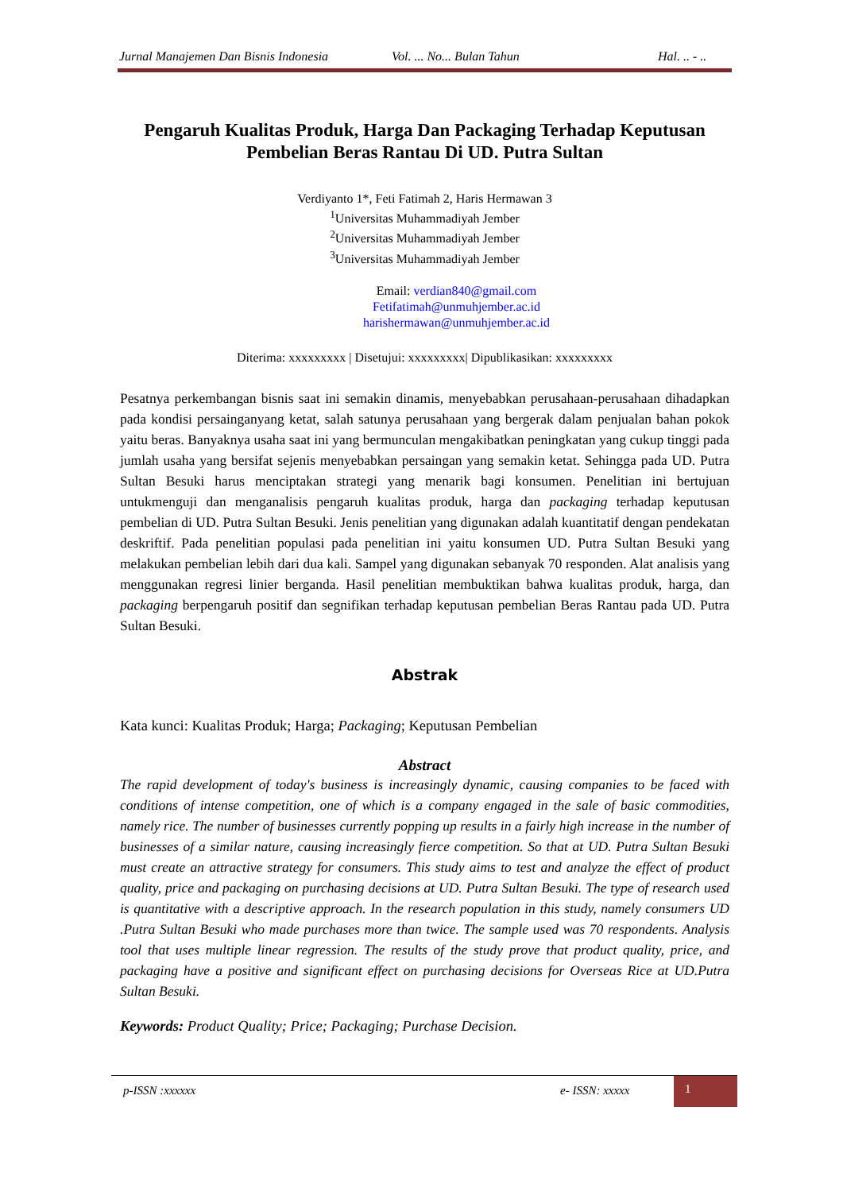Jurnal Manajemen Dan Bisnis Indonesia Vol. ... No... Bulan Tahun Hal. .. - ..
Pengaruh Kualitas Produk, Harga Dan Packaging Terhadap Keputusan Pembelian Beras Rantau Di UD. Putra Sultan
Verdiyanto 1*, Feti Fatimah 2, Haris Hermawan 3
<sup>1</sup> Universitas Muhammadiyah Jember
<sup>2</sup> Universitas Muhammadiyah Jember
<sup>3</sup> Universitas Muhammadiyah Jember
Email: verdian840@gmail.com
Fetifatimah@unmuhjember.ac.id
harishermawan@unmuhjember.ac.id
Diterima: xxxxxxxxx | Disetujui: xxxxxxxxx| Dipublikasikan: xxxxxxxxx
Pesatnya perkembangan bisnis saat ini semakin dinamis, menyebabkan perusahaan-perusahaan dihadapkan pada kondisi persainganyang ketat, salah satunya perusahaan yang bergerak dalam penjualan bahan pokok yaitu beras. Banyaknya usaha saat ini yang bermunculan mengakibatkan peningkatan yang cukup tinggi pada jumlah usaha yang bersifat sejenis menyebabkan persaingan yang semakin ketat. Sehingga pada UD. Putra Sultan Besuki harus menciptakan strategi yang menarik bagi konsumen. Penelitian ini bertujuan untukmenguji dan menganalisis pengaruh kualitas produk, harga dan packaging terhadap keputusan pembelian di UD. Putra Sultan Besuki. Jenis penelitian yang digunakan adalah kuantitatif dengan pendekatan deskriftif. Pada penelitian populasi pada penelitian ini yaitu konsumen UD. Putra Sultan Besuki yang melakukan pembelian lebih dari dua kali. Sampel yang digunakan sebanyak 70 responden. Alat analisis yang menggunakan regresi linier berganda. Hasil penelitian membuktikan bahwa kualitas produk, harga, dan packaging berpengaruh positif dan segnifikan terhadap keputusan pembelian Beras Rantau pada UD. Putra Sultan Besuki.
Abstrak
Kata kunci: Kualitas Produk; Harga; Packaging; Keputusan Pembelian
Abstract
The rapid development of today's business is increasingly dynamic, causing companies to be faced with conditions of intense competition, one of which is a company engaged in the sale of basic commodities, namely rice. The number of businesses currently popping up results in a fairly high increase in the number of businesses of a similar nature, causing increasingly fierce competition. So that at UD. Putra Sultan Besuki must create an attractive strategy for consumers. This study aims to test and analyze the effect of product quality, price and packaging on purchasing decisions at UD. Putra Sultan Besuki. The type of research used is quantitative with a descriptive approach. In the research population in this study, namely consumers UD .Putra Sultan Besuki who made purchases more than twice. The sample used was 70 respondents. Analysis tool that uses multiple linear regression. The results of the study prove that product quality, price, and packaging have a positive and significant effect on purchasing decisions for Overseas Rice at UD.Putra Sultan Besuki.
Keywords: Product Quality; Price; Packaging; Purchase Decision.
p-ISSN :xxxxxx e- ISSN: xxxxx
1